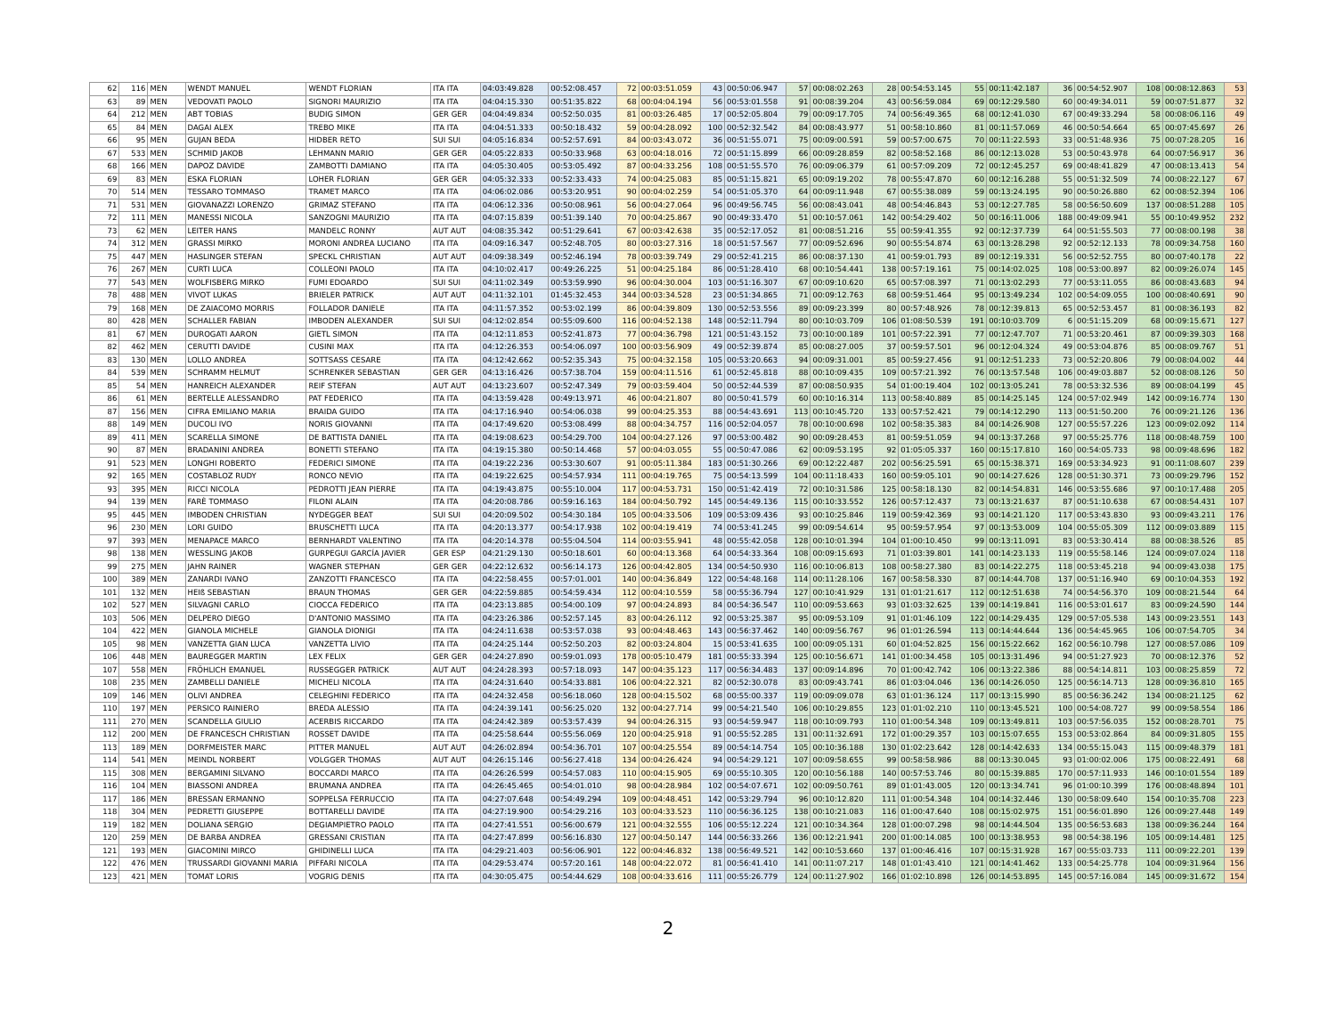| 62 | 116 | MEN | WENDT MANUEL | WENDT FLORIAN | ITA ITA | 04:03:49.828 | 00:52:08.457 | 72 | 00:03:51.059 | 43 | 00:50:06.947 | 57 | 00:08:02.263 | 28 | 00:54:53.145 | 55 | 00:11:42.187 | 36 | 00:54:52.907 | 108 | 00:08:12.863 | 53 |
| 63 | 89 | MEN | VEDOVATI PAOLO | SIGNORI MAURIZIO | ITA ITA | 04:04:15.330 | 00:51:35.822 | 68 | 00:04:04.194 | 56 | 00:53:01.558 | 91 | 00:08:39.204 | 43 | 00:56:59.084 | 69 | 00:12:29.580 | 60 | 00:49:34.011 | 59 | 00:07:51.877 | 32 |
| 64 | 212 | MEN | ABT TOBIAS | BUDIG SIMON | GER GER | 04:04:49.834 | 00:52:50.035 | 81 | 00:03:26.485 | 17 | 00:52:05.804 | 79 | 00:09:17.705 | 74 | 00:56:49.365 | 68 | 00:12:41.030 | 67 | 00:49:33.294 | 58 | 00:08:06.116 | 49 |
| 65 | 84 | MEN | DAGAI ALEX | TREBO MIKE | ITA ITA | 04:04:51.333 | 00:50:18.432 | 59 | 00:04:28.092 | 100 | 00:52:32.542 | 84 | 00:08:43.977 | 51 | 00:58:10.860 | 81 | 00:11:57.069 | 46 | 00:50:54.664 | 65 | 00:07:45.697 | 26 |
| 66 | 95 | MEN | GUJAN BEDA | HIDBER RETO | SUI SUI | 04:05:16.834 | 00:52:57.691 | 84 | 00:03:43.072 | 36 | 00:51:55.071 | 75 | 00:09:00.591 | 59 | 00:57:00.675 | 70 | 00:11:22.593 | 33 | 00:51:48.936 | 75 | 00:07:28.205 | 16 |
| 67 | 533 | MEN | SCHMID JAKOB | LEHMANN MARIO | GER GER | 04:05:22.833 | 00:50:33.968 | 63 | 00:04:18.016 | 72 | 00:51:15.899 | 66 | 00:09:28.859 | 82 | 00:58:52.168 | 86 | 00:12:13.028 | 53 | 00:50:43.978 | 64 | 00:07:56.917 | 36 |
| 68 | 166 | MEN | DAPOZ DAVIDE | ZAMBOTTI DAMIANO | ITA ITA | 04:05:30.405 | 00:53:05.492 | 87 | 00:04:33.256 | 108 | 00:51:55.570 | 76 | 00:09:06.379 | 61 | 00:57:09.209 | 72 | 00:12:45.257 | 69 | 00:48:41.829 | 47 | 00:08:13.413 | 54 |
| 69 | 83 | MEN | ESKA FLORIAN | LOHER FLORIAN | GER GER | 04:05:32.333 | 00:52:33.433 | 74 | 00:04:25.083 | 85 | 00:51:15.821 | 65 | 00:09:19.202 | 78 | 00:55:47.870 | 60 | 00:12:16.288 | 55 | 00:51:32.509 | 74 | 00:08:22.127 | 67 |
| 70 | 514 | MEN | TESSARO TOMMASO | TRAMET MARCO | ITA ITA | 04:06:02.086 | 00:53:20.951 | 90 | 00:04:02.259 | 54 | 00:51:05.370 | 64 | 00:09:11.948 | 67 | 00:55:38.089 | 59 | 00:13:24.195 | 90 | 00:50:26.880 | 62 | 00:08:52.394 | 106 |
| 71 | 531 | MEN | GIOVANAZZI LORENZO | GRIMAZ STEFANO | ITA ITA | 04:06:12.336 | 00:50:08.961 | 56 | 00:04:27.064 | 96 | 00:49:56.745 | 56 | 00:08:43.041 | 48 | 00:54:46.843 | 53 | 00:12:27.785 | 58 | 00:56:50.609 | 137 | 00:08:51.288 | 105 |
| 72 | 111 | MEN | MANESSI NICOLA | SANZOGNI MAURIZIO | ITA ITA | 04:07:15.839 | 00:51:39.140 | 70 | 00:04:25.867 | 90 | 00:49:33.470 | 51 | 00:10:57.061 | 142 | 00:54:29.402 | 50 | 00:16:11.006 | 188 | 00:49:09.941 | 55 | 00:10:49.952 | 232 |
| 73 | 62 | MEN | LEITER HANS | MANDELC RONNY | AUT AUT | 04:08:35.342 | 00:51:29.641 | 67 | 00:03:42.638 | 35 | 00:52:17.052 | 81 | 00:08:51.216 | 55 | 00:59:41.355 | 92 | 00:12:37.739 | 64 | 00:51:55.503 | 77 | 00:08:00.198 | 38 |
| 74 | 312 | MEN | GRASSI MIRKO | MORONI ANDREA LUCIANO | ITA ITA | 04:09:16.347 | 00:52:48.705 | 80 | 00:03:27.316 | 18 | 00:51:57.567 | 77 | 00:09:52.696 | 90 | 00:55:54.874 | 63 | 00:13:28.298 | 92 | 00:52:12.133 | 78 | 00:09:34.758 | 160 |
| 75 | 447 | MEN | HASLINGER STEFAN | SPECKL CHRISTIAN | AUT AUT | 04:09:38.349 | 00:52:46.194 | 78 | 00:03:39.749 | 29 | 00:52:41.215 | 86 | 00:08:37.130 | 41 | 00:59:01.793 | 89 | 00:12:19.331 | 56 | 00:52:52.755 | 80 | 00:07:40.178 | 22 |
| 76 | 267 | MEN | CURTI LUCA | COLLEONI PAOLO | ITA ITA | 04:10:02.417 | 00:49:26.225 | 51 | 00:04:25.184 | 86 | 00:51:28.410 | 68 | 00:10:54.441 | 138 | 00:57:19.161 | 75 | 00:14:02.025 | 108 | 00:53:00.897 | 82 | 00:09:26.074 | 145 |
| 77 | 543 | MEN | WOLFISBERG MIRKO | FUMI EDOARDO | SUI SUI | 04:11:02.349 | 00:53:59.990 | 96 | 00:04:30.004 | 103 | 00:51:16.307 | 67 | 00:09:10.620 | 65 | 00:57:08.397 | 71 | 00:13:02.293 | 77 | 00:53:11.055 | 86 | 00:08:43.683 | 94 |
| 78 | 488 | MEN | VIVOT LUKAS | BRIELER PATRICK | AUT AUT | 04:11:32.101 | 01:45:32.453 | 344 | 00:03:34.528 | 23 | 00:51:34.865 | 71 | 00:09:12.763 | 68 | 00:59:51.464 | 95 | 00:13:49.234 | 102 | 00:54:09.055 | 100 | 00:08:40.691 | 90 |
| 79 | 168 | MEN | DE ZAIACOMO MORRIS | FOLLADOR DANIELE | ITA ITA | 04:11:57.352 | 00:53:02.199 | 86 | 00:04:39.809 | 130 | 00:52:53.556 | 89 | 00:09:23.399 | 80 | 00:57:48.926 | 78 | 00:12:39.813 | 65 | 00:52:53.457 | 81 | 00:08:36.193 | 82 |
| 80 | 428 | MEN | SCHALLER FABIAN | IMBODEN ALEXANDER | SUI SUI | 04:12:02.854 | 00:55:09.600 | 116 | 00:04:52.138 | 148 | 00:52:11.794 | 80 | 00:10:03.709 | 106 | 01:08:50.539 | 191 | 00:10:03.709 | 6 | 00:51:15.209 | 68 | 00:09:15.671 | 127 |
| 81 | 67 | MEN | DUROGATI AARON | GIETL SIMON | ITA ITA | 04:12:11.853 | 00:52:41.873 | 77 | 00:04:36.798 | 121 | 00:51:43.152 | 73 | 00:10:00.189 | 101 | 00:57:22.391 | 77 | 00:12:47.707 | 71 | 00:53:20.461 | 87 | 00:09:39.303 | 168 |
| 82 | 462 | MEN | CERUTTI DAVIDE | CUSINI MAX | ITA ITA | 04:12:26.353 | 00:54:06.097 | 100 | 00:03:56.909 | 49 | 00:52:39.874 | 85 | 00:08:27.005 | 37 | 00:59:57.501 | 96 | 00:12:04.324 | 49 | 00:53:04.876 | 85 | 00:08:09.767 | 51 |
| 83 | 130 | MEN | LOLLO ANDREA | SOTTSASS CESARE | ITA ITA | 04:12:42.662 | 00:52:35.343 | 75 | 00:04:32.158 | 105 | 00:53:20.663 | 94 | 00:09:31.001 | 85 | 00:59:27.456 | 91 | 00:12:51.233 | 73 | 00:52:20.806 | 79 | 00:08:04.002 | 44 |
| 84 | 539 | MEN | SCHRAMM HELMUT | SCHRENKER SEBASTIAN | GER GER | 04:13:16.426 | 00:57:38.704 | 159 | 00:04:11.516 | 61 | 00:52:45.818 | 88 | 00:10:09.435 | 109 | 00:57:21.392 | 76 | 00:13:57.548 | 106 | 00:49:03.887 | 52 | 00:08:08.126 | 50 |
| 85 | 54 | MEN | HANREICH ALEXANDER | REIF STEFAN | AUT AUT | 04:13:23.607 | 00:52:47.349 | 79 | 00:03:59.404 | 50 | 00:52:44.539 | 87 | 00:08:50.935 | 54 | 01:00:19.404 | 102 | 00:13:05.241 | 78 | 00:53:32.536 | 89 | 00:08:04.199 | 45 |
| 86 | 61 | MEN | BERTELLE ALESSANDRO | PAT FEDERICO | ITA ITA | 04:13:59.428 | 00:49:13.971 | 46 | 00:04:21.807 | 80 | 00:50:41.579 | 60 | 00:10:16.314 | 113 | 00:58:40.889 | 85 | 00:14:25.145 | 124 | 00:57:02.949 | 142 | 00:09:16.774 | 130 |
| 87 | 156 | MEN | CIFRA EMILIANO MARIA | BRAIDA GUIDO | ITA ITA | 04:17:16.940 | 00:54:06.038 | 99 | 00:04:25.353 | 88 | 00:54:43.691 | 113 | 00:10:45.720 | 133 | 00:57:52.421 | 79 | 00:14:12.290 | 113 | 00:51:50.200 | 76 | 00:09:21.126 | 136 |
| 88 | 149 | MEN | DUCOLI IVO | NORIS GIOVANNI | ITA ITA | 04:17:49.620 | 00:53:08.499 | 88 | 00:04:34.757 | 116 | 00:52:04.057 | 78 | 00:10:00.698 | 102 | 00:58:35.383 | 84 | 00:14:26.908 | 127 | 00:55:57.226 | 123 | 00:09:02.092 | 114 |
| 89 | 411 | MEN | SCARELLA SIMONE | DE BATTISTA DANIEL | ITA ITA | 04:19:08.623 | 00:54:29.700 | 104 | 00:04:27.126 | 97 | 00:53:00.482 | 90 | 00:09:28.453 | 81 | 00:59:51.059 | 94 | 00:13:37.268 | 97 | 00:55:25.776 | 118 | 00:08:48.759 | 100 |
| 90 | 87 | MEN | BRADANINI ANDREA | BONETTI STEFANO | ITA ITA | 04:19:15.380 | 00:50:14.468 | 57 | 00:04:03.055 | 55 | 00:50:47.086 | 62 | 00:09:53.195 | 92 | 01:05:05.337 | 160 | 00:15:17.810 | 160 | 00:54:05.733 | 98 | 00:09:48.696 | 182 |
| 91 | 523 | MEN | LONGHI ROBERTO | FEDERICI SIMONE | ITA ITA | 04:19:22.236 | 00:53:30.607 | 91 | 00:05:11.384 | 183 | 00:51:30.266 | 69 | 00:12:22.487 | 202 | 00:56:25.591 | 65 | 00:15:38.371 | 169 | 00:53:34.923 | 91 | 00:11:08.607 | 239 |
| 92 | 165 | MEN | COSTABLOZ RUDY | RONCO NEVIO | ITA ITA | 04:19:22.625 | 00:54:57.934 | 111 | 00:04:19.765 | 75 | 00:54:13.599 | 104 | 00:11:18.433 | 160 | 00:59:05.101 | 90 | 00:14:27.626 | 128 | 00:51:30.371 | 73 | 00:09:29.796 | 152 |
| 93 | 395 | MEN | RICCI NICOLA | PEDROTTI JEAN PIERRE | ITA ITA | 04:19:43.875 | 00:55:10.004 | 117 | 00:04:53.731 | 150 | 00:51:42.419 | 72 | 00:10:31.586 | 125 | 00:58:18.130 | 82 | 00:14:54.831 | 146 | 00:53:55.686 | 97 | 00:10:17.488 | 205 |
| 94 | 139 | MEN | FARÈ TOMMASO | FILONI ALAIN | ITA ITA | 04:20:08.786 | 00:59:16.163 | 184 | 00:04:50.792 | 145 | 00:54:49.136 | 115 | 00:10:33.552 | 126 | 00:57:12.437 | 73 | 00:13:21.637 | 87 | 00:51:10.638 | 67 | 00:08:54.431 | 107 |
| 95 | 445 | MEN | IMBODEN CHRISTIAN | NYDEGGER BEAT | SUI SUI | 04:20:09.502 | 00:54:30.184 | 105 | 00:04:33.506 | 109 | 00:53:09.436 | 93 | 00:10:25.846 | 119 | 00:59:42.369 | 93 | 00:14:21.120 | 117 | 00:53:43.830 | 93 | 00:09:43.211 | 176 |
| 96 | 230 | MEN | LORI GUIDO | BRUSCHETTI LUCA | ITA ITA | 04:20:13.377 | 00:54:17.938 | 102 | 00:04:19.419 | 74 | 00:53:41.245 | 99 | 00:09:54.614 | 95 | 00:59:57.954 | 97 | 00:13:53.009 | 104 | 00:55:05.309 | 112 | 00:09:03.889 | 115 |
| 97 | 393 | MEN | MENAPACE MARCO | BERNHARDT VALENTINO | ITA ITA | 04:20:14.378 | 00:55:04.504 | 114 | 00:03:55.941 | 48 | 00:55:42.058 | 128 | 00:10:01.394 | 104 | 01:00:10.450 | 99 | 00:13:11.091 | 83 | 00:53:30.414 | 88 | 00:08:38.526 | 85 |
| 98 | 138 | MEN | WESSLING JAKOB | GURPEGUI GARCÍA JAVIER | GER ESP | 04:21:29.130 | 00:50:18.601 | 60 | 00:04:13.368 | 64 | 00:54:33.364 | 108 | 00:09:15.693 | 71 | 01:03:39.801 | 141 | 00:14:23.133 | 119 | 00:55:58.146 | 124 | 00:09:07.024 | 118 |
| 99 | 275 | MEN | JAHN RAINER | WAGNER STEPHAN | GER GER | 04:22:12.632 | 00:56:14.173 | 126 | 00:04:42.805 | 134 | 00:54:50.930 | 116 | 00:10:06.813 | 108 | 00:58:27.380 | 83 | 00:14:22.275 | 118 | 00:53:45.218 | 94 | 00:09:43.038 | 175 |
| 100 | 389 | MEN | ZANARDI IVANO | ZANZOTTI FRANCESCO | ITA ITA | 04:22:58.455 | 00:57:01.001 | 140 | 00:04:36.849 | 122 | 00:54:48.168 | 114 | 00:11:28.106 | 167 | 00:58:58.330 | 87 | 00:14:44.708 | 137 | 00:51:16.940 | 69 | 00:10:04.353 | 192 |
| 101 | 132 | MEN | HEIß SEBASTIAN | BRAUN THOMAS | GER GER | 04:22:59.885 | 00:54:59.434 | 112 | 00:04:10.559 | 58 | 00:55:36.794 | 127 | 00:10:41.929 | 131 | 01:01:21.617 | 112 | 00:12:51.638 | 74 | 00:54:56.370 | 109 | 00:08:21.544 | 64 |
| 102 | 527 | MEN | SILVAGNI CARLO | CIOCCA FEDERICO | ITA ITA | 04:23:13.885 | 00:54:00.109 | 97 | 00:04:24.893 | 84 | 00:54:36.547 | 110 | 00:09:53.663 | 93 | 01:03:32.625 | 139 | 00:14:19.841 | 116 | 00:53:01.617 | 83 | 00:09:24.590 | 144 |
| 103 | 506 | MEN | DELPERO DIEGO | D'ANTONIO MASSIMO | ITA ITA | 04:23:26.386 | 00:52:57.145 | 83 | 00:04:26.112 | 92 | 00:53:25.387 | 95 | 00:09:53.109 | 91 | 01:01:46.109 | 122 | 00:14:29.435 | 129 | 00:57:05.538 | 143 | 00:09:23.551 | 143 |
| 104 | 422 | MEN | GIANOLA MICHELE | GIANOLA DIONIGI | ITA ITA | 04:24:11.638 | 00:53:57.038 | 93 | 00:04:48.463 | 143 | 00:56:37.462 | 140 | 00:09:56.767 | 96 | 01:01:26.594 | 113 | 00:14:44.644 | 136 | 00:54:45.965 | 106 | 00:07:54.705 | 34 |
| 105 | 98 | MEN | VANZETTA GIAN LUCA | VANZETTA LIVIO | ITA ITA | 04:24:25.144 | 00:52:50.203 | 82 | 00:03:24.804 | 15 | 00:53:41.635 | 100 | 00:09:05.131 | 60 | 01:04:52.825 | 156 | 00:15:22.662 | 162 | 00:56:10.798 | 127 | 00:08:57.086 | 109 |
| 106 | 448 | MEN | BAUREGGER MARTIN | LEX FELIX | GER GER | 04:24:27.890 | 00:59:01.093 | 178 | 00:05:10.479 | 181 | 00:55:33.394 | 125 | 00:10:56.671 | 141 | 01:00:34.458 | 105 | 00:13:31.496 | 94 | 00:51:27.923 | 70 | 00:08:12.376 | 52 |
| 107 | 558 | MEN | FRÖHLICH EMANUEL | RUSSEGGER PATRICK | AUT AUT | 04:24:28.393 | 00:57:18.093 | 147 | 00:04:35.123 | 117 | 00:56:34.483 | 137 | 00:09:14.896 | 70 | 01:00:42.742 | 106 | 00:13:22.386 | 88 | 00:54:14.811 | 103 | 00:08:25.859 | 72 |
| 108 | 235 | MEN | ZAMBELLI DANIELE | MICHELI NICOLA | ITA ITA | 04:24:31.640 | 00:54:33.881 | 106 | 00:04:22.321 | 82 | 00:52:30.078 | 83 | 00:09:43.741 | 86 | 01:03:04.046 | 136 | 00:14:26.050 | 125 | 00:56:14.713 | 128 | 00:09:36.810 | 165 |
| 109 | 146 | MEN | OLIVI ANDREA | CELEGHINI FEDERICO | ITA ITA | 04:24:32.458 | 00:56:18.060 | 128 | 00:04:15.502 | 68 | 00:55:00.337 | 119 | 00:09:09.078 | 63 | 01:01:36.124 | 117 | 00:13:15.990 | 85 | 00:56:36.242 | 134 | 00:08:21.125 | 62 |
| 110 | 197 | MEN | PERSICO RAINIERO | BREDA ALESSIO | ITA ITA | 04:24:39.141 | 00:56:25.020 | 132 | 00:04:27.714 | 99 | 00:54:21.540 | 106 | 00:10:29.855 | 123 | 01:01:02.210 | 110 | 00:13:45.521 | 100 | 00:54:08.727 | 99 | 00:09:58.554 | 186 |
| 111 | 270 | MEN | SCANDELLA GIULIO | ACERBIS RICCARDO | ITA ITA | 04:24:42.389 | 00:53:57.439 | 94 | 00:04:26.315 | 93 | 00:54:59.947 | 118 | 00:10:09.793 | 110 | 01:00:54.348 | 109 | 00:13:49.811 | 103 | 00:57:56.035 | 152 | 00:08:28.701 | 75 |
| 112 | 200 | MEN | DE FRANCESCH CHRISTIAN | ROSSET DAVIDE | ITA ITA | 04:25:58.644 | 00:55:56.069 | 120 | 00:04:25.918 | 91 | 00:55:52.285 | 131 | 00:11:32.691 | 172 | 01:00:29.357 | 103 | 00:15:07.655 | 153 | 00:53:02.864 | 84 | 00:09:31.805 | 155 |
| 113 | 189 | MEN | DORFMEISTER MARC | PITTER MANUEL | AUT AUT | 04:26:02.894 | 00:54:36.701 | 107 | 00:04:25.554 | 89 | 00:54:14.754 | 105 | 00:10:36.188 | 130 | 01:02:23.642 | 128 | 00:14:42.633 | 134 | 00:55:15.043 | 115 | 00:09:48.379 | 181 |
| 114 | 541 | MEN | MEINDL NORBERT | VOLGGER THOMAS | AUT AUT | 04:26:15.146 | 00:56:27.418 | 134 | 00:04:26.424 | 94 | 00:54:29.121 | 107 | 00:09:58.655 | 99 | 00:58:58.986 | 88 | 00:13:30.045 | 93 | 01:00:02.006 | 175 | 00:08:22.491 | 68 |
| 115 | 308 | MEN | BERGAMINI SILVANO | BOCCARDI MARCO | ITA ITA | 04:26:26.599 | 00:54:57.083 | 110 | 00:04:15.905 | 69 | 00:55:10.305 | 120 | 00:10:56.188 | 140 | 00:57:53.746 | 80 | 00:15:39.885 | 170 | 00:57:11.933 | 146 | 00:10:01.554 | 189 |
| 116 | 104 | MEN | BIASSONI ANDREA | BRUMANA ANDREA | ITA ITA | 04:26:45.465 | 00:54:01.010 | 98 | 00:04:28.984 | 102 | 00:54:07.671 | 102 | 00:09:50.761 | 89 | 01:01:43.005 | 120 | 00:13:34.741 | 96 | 01:00:10.399 | 176 | 00:08:48.894 | 101 |
| 117 | 186 | MEN | BRESSAN ERMANNO | SOPPELSA FERRUCCIO | ITA ITA | 04:27:07.648 | 00:54:49.294 | 109 | 00:04:48.451 | 142 | 00:53:29.794 | 96 | 00:10:12.820 | 111 | 01:00:54.348 | 104 | 00:14:32.446 | 130 | 00:58:09.640 | 154 | 00:10:35.708 | 223 |
| 118 | 304 | MEN | PEDRETTI GIUSEPPE | BOTTARELLI DAVIDE | ITA ITA | 04:27:19.900 | 00:54:29.216 | 103 | 00:04:33.523 | 110 | 00:56:36.125 | 138 | 00:10:21.083 | 116 | 01:00:47.640 | 108 | 00:15:02.975 | 151 | 00:56:01.890 | 126 | 00:09:27.448 | 149 |
| 119 | 182 | MEN | DOLIANA SERGIO | DEGIAMPIETRO PAOLO | ITA ITA | 04:27:41.551 | 00:56:00.679 | 121 | 00:04:32.555 | 106 | 00:55:12.224 | 121 | 00:10:34.364 | 128 | 01:00:07.298 | 98 | 00:14:44.504 | 135 | 00:56:53.683 | 138 | 00:09:36.244 | 164 |
| 120 | 259 | MEN | DE BARBA ANDREA | GRESSANI CRISTIAN | ITA ITA | 04:27:47.899 | 00:56:16.830 | 127 | 00:04:50.147 | 144 | 00:56:33.266 | 136 | 00:12:21.941 | 200 | 01:00:14.085 | 100 | 00:13:38.953 | 98 | 00:54:38.196 | 105 | 00:09:14.481 | 125 |
| 121 | 193 | MEN | GIACOMINI MIRCO | GHIDINELLI LUCA | ITA ITA | 04:29:21.403 | 00:56:06.901 | 122 | 00:04:46.832 | 138 | 00:56:49.521 | 142 | 00:10:53.660 | 137 | 01:00:46.416 | 107 | 00:15:31.928 | 167 | 00:55:03.733 | 111 | 00:09:22.201 | 139 |
| 122 | 476 | MEN | TRUSSARDI GIOVANNI MARIA | PIFFARI NICOLA | ITA ITA | 04:29:53.474 | 00:57:20.161 | 148 | 00:04:22.072 | 81 | 00:56:41.410 | 141 | 00:11:07.217 | 148 | 01:01:43.410 | 121 | 00:14:41.462 | 133 | 00:54:25.778 | 104 | 00:09:31.964 | 156 |
| 123 | 421 | MEN | TOMAT LORIS | VOGRIG DENIS | ITA ITA | 04:30:05.475 | 00:54:44.629 | 108 | 00:04:33.616 | 111 | 00:55:26.779 | 124 | 00:11:27.902 | 166 | 01:02:10.898 | 126 | 00:14:53.895 | 145 | 00:57:16.084 | 145 | 00:09:31.672 | 154 |
2